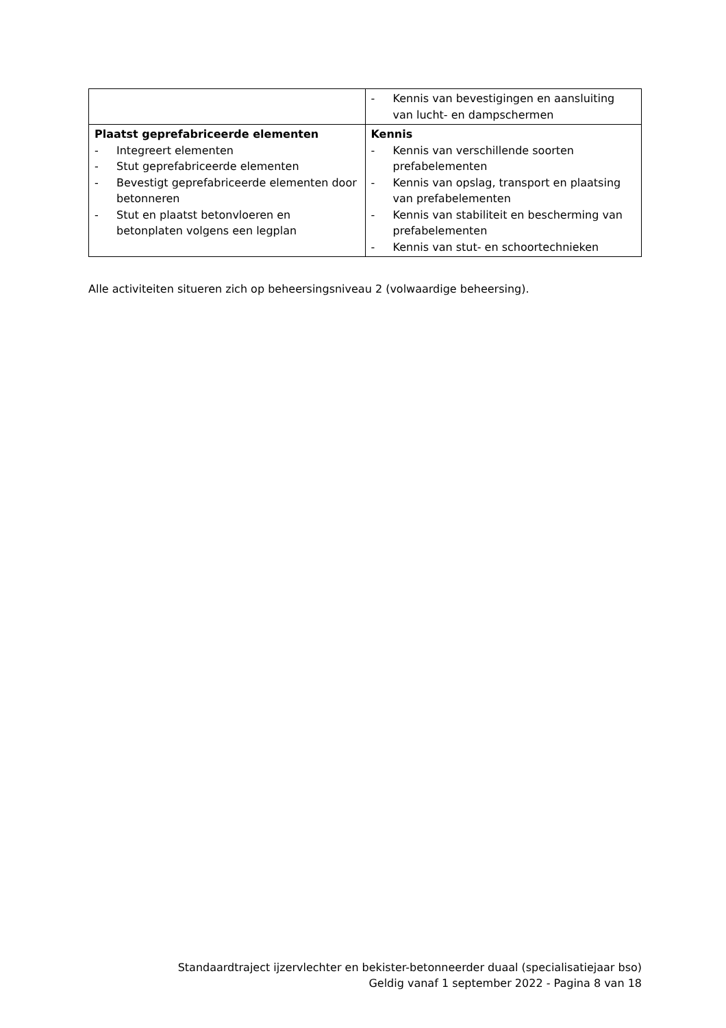| | - Kennis van bevestigingen en aansluiting van lucht- en dampschermen |
| Plaatst geprefabriceerde elementen - Integreert elementen - Stut geprefabriceerde elementen - Bevestigt geprefabriceerde elementen door betonneren - Stut en plaatst betonvloeren en betonplaten volgens een legplan | Kennis - Kennis van verschillende soorten prefabelementen - Kennis van opslag, transport en plaatsing van prefabelementen - Kennis van stabiliteit en bescherming van prefabelementen - Kennis van stut- en schoortechnieken |
Alle activiteiten situeren zich op beheersingsniveau 2 (volwaardige beheersing).
Standaardtraject ijzervlechter en bekister-betonneerder duaal (specialisatiejaar bso)
Geldig vanaf 1 september 2022 - Pagina 8 van 18